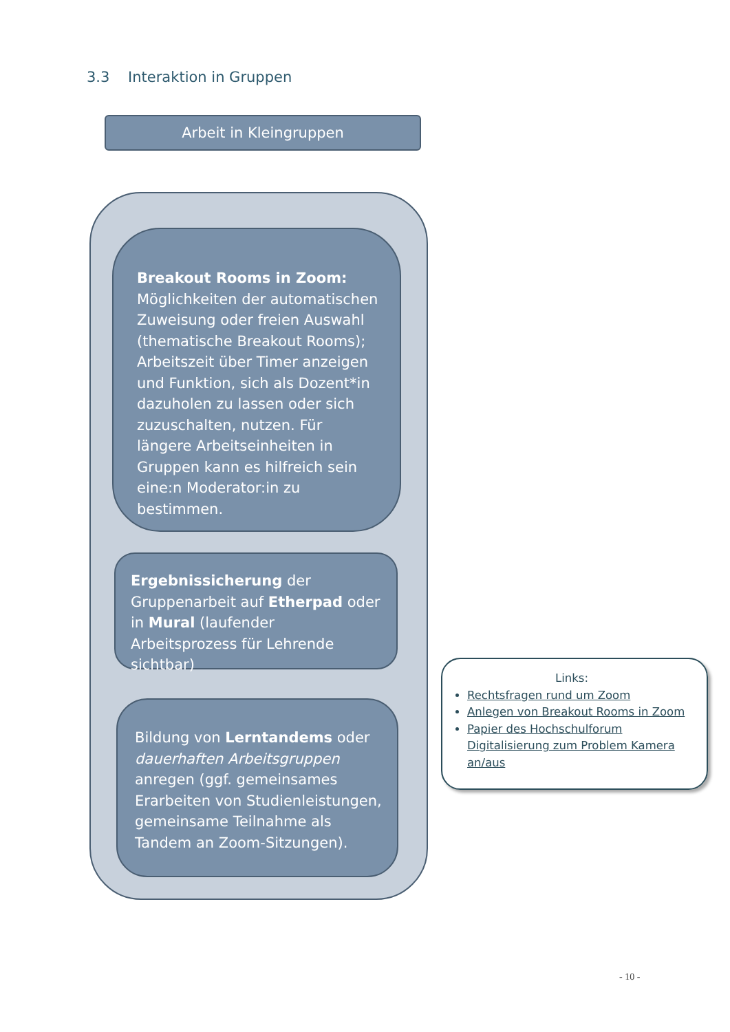3.3 Interaktion in Gruppen
Arbeit in Kleingruppen
Breakout Rooms in Zoom: Möglichkeiten der automatischen Zuweisung oder freien Auswahl (thematische Breakout Rooms); Arbeitszeit über Timer anzeigen und Funktion, sich als Dozent*in dazuholen zu lassen oder sich zuzuschalten, nutzen. Für längere Arbeitseinheiten in Gruppen kann es hilfreich sein eine:n Moderator:in zu bestimmen.
Ergebnissicherung der Gruppenarbeit auf Etherpad oder in Mural (laufender Arbeitsprozess für Lehrende sichtbar)
Bildung von Lerntandems oder dauerhaften Arbeitsgruppen anregen (ggf. gemeinsames Erarbeiten von Studienleistungen, gemeinsame Teilnahme als Tandem an Zoom-Sitzungen).
Links:
Rechtsfragen rund um Zoom
Anlegen von Breakout Rooms in Zoom
Papier des Hochschulforum Digitalisierung zum Problem Kamera an/aus
- 10 -